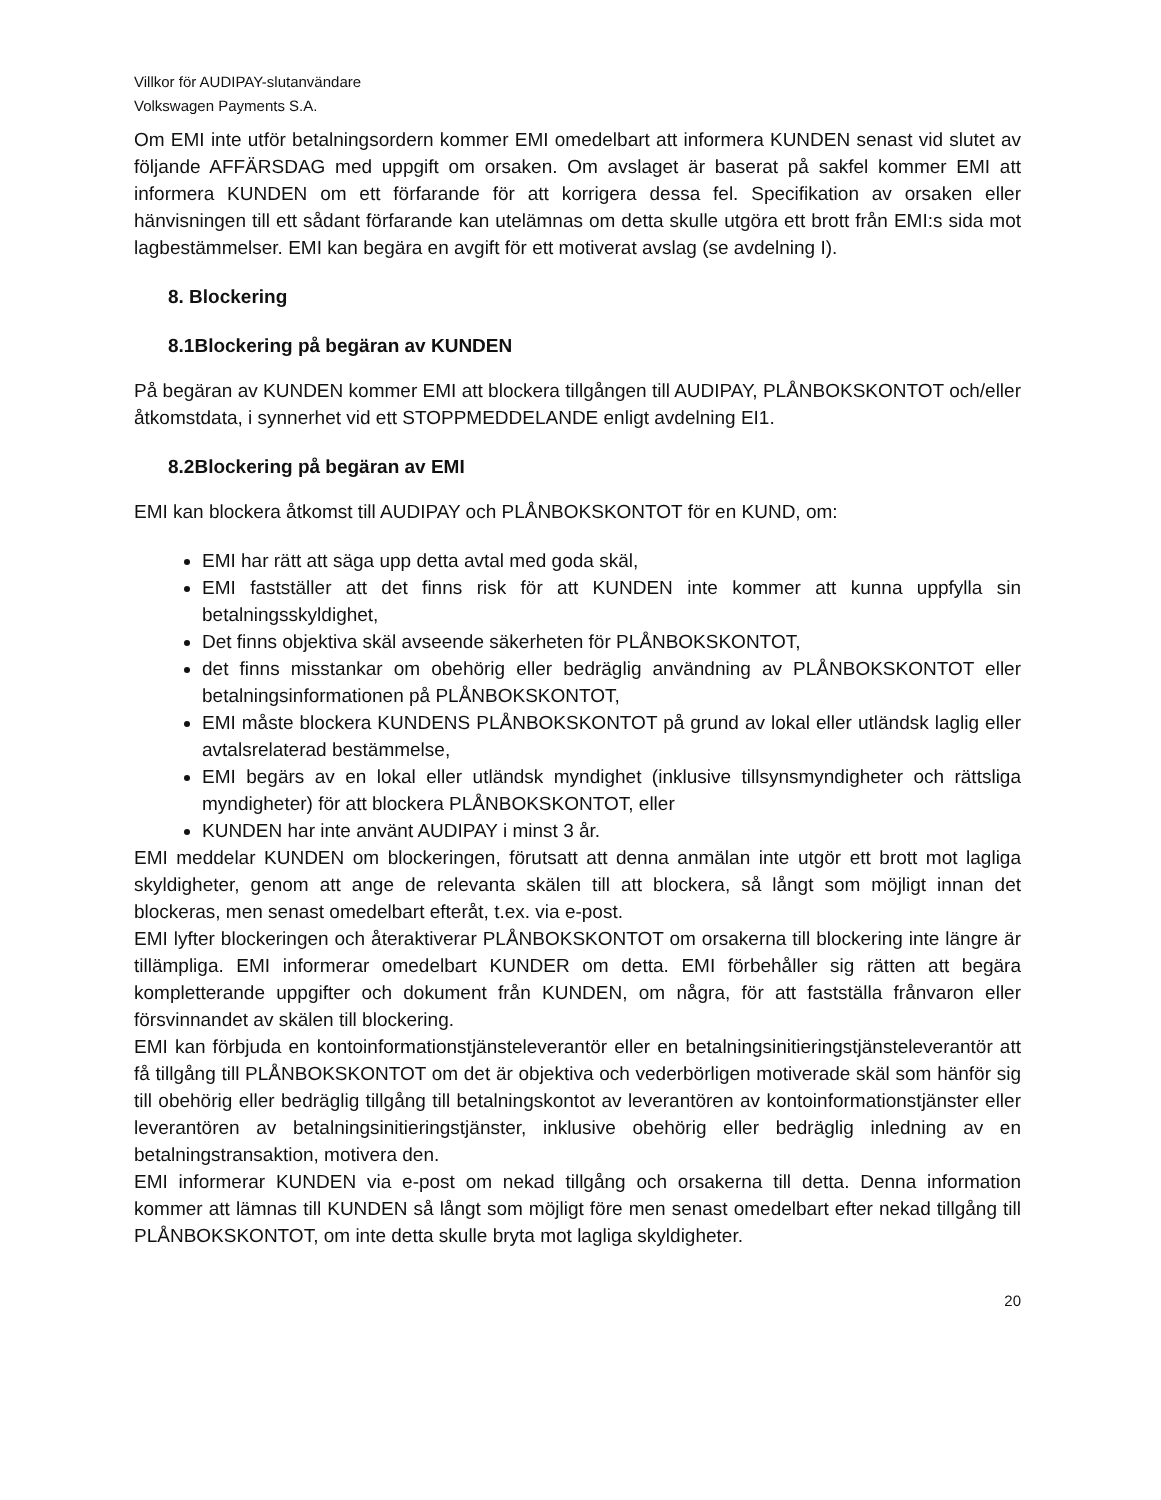Villkor för AUDIPAY-slutanvändare
Volkswagen Payments S.A.
Om EMI inte utför betalningsordern kommer EMI omedelbart att informera KUNDEN senast vid slutet av följande AFFÄRSDAG med uppgift om orsaken. Om avslaget är baserat på sakfel kommer EMI att informera KUNDEN om ett förfarande för att korrigera dessa fel. Specifikation av orsaken eller hänvisningen till ett sådant förfarande kan utelämnas om detta skulle utgöra ett brott från EMI:s sida mot lagbestämmelser. EMI kan begära en avgift för ett motiverat avslag (se avdelning I).
8. Blockering
8.1Blockering på begäran av KUNDEN
På begäran av KUNDEN kommer EMI att blockera tillgången till AUDIPAY, PLÅNBOKSKONTOT och/eller åtkomstdata, i synnerhet vid ett STOPPMEDDELANDE enligt avdelning EI1.
8.2Blockering på begäran av EMI
EMI kan blockera åtkomst till AUDIPAY och PLÅNBOKSKONTOT för en KUND, om:
EMI har rätt att säga upp detta avtal med goda skäl,
EMI fastställer att det finns risk för att KUNDEN inte kommer att kunna uppfylla sin betalningsskyldighet,
Det finns objektiva skäl avseende säkerheten för PLÅNBOKSKONTOT,
det finns misstankar om obehörig eller bedräglig användning av PLÅNBOKSKONTOT eller betalningsinformationen på PLÅNBOKSKONTOT,
EMI måste blockera KUNDENS PLÅNBOKSKONTOT på grund av lokal eller utländsk laglig eller avtalsrelaterad bestämmelse,
EMI begärs av en lokal eller utländsk myndighet (inklusive tillsynsmyndigheter och rättsliga myndigheter) för att blockera PLÅNBOKSKONTOT, eller
KUNDEN har inte använt AUDIPAY i minst 3 år.
EMI meddelar KUNDEN om blockeringen, förutsatt att denna anmälan inte utgör ett brott mot lagliga skyldigheter, genom att ange de relevanta skälen till att blockera, så långt som möjligt innan det blockeras, men senast omedelbart efteråt, t.ex. via e-post.
EMI lyfter blockeringen och återaktiverar PLÅNBOKSKONTOT om orsakerna till blockering inte längre är tillämpliga. EMI informerar omedelbart KUNDER om detta. EMI förbehåller sig rätten att begära kompletterande uppgifter och dokument från KUNDEN, om några, för att fastställa frånvaron eller försvinnandet av skälen till blockering.
EMI kan förbjuda en kontoinformationstjänsteleverantör eller en betalningsinitieringstjänsteleverantör att få tillgång till PLÅNBOKSKONTOT om det är objektiva och vederbörligen motiverade skäl som hänför sig till obehörig eller bedräglig tillgång till betalningskontot av leverantören av kontoinformationstjänster eller leverantören av betalningsinitieringstjänster, inklusive obehörig eller bedräglig inledning av en betalningstransaktion, motivera den.
EMI informerar KUNDEN via e-post om nekad tillgång och orsakerna till detta. Denna information kommer att lämnas till KUNDEN så långt som möjligt före men senast omedelbart efter nekad tillgång till PLÅNBOKSKONTOT, om inte detta skulle bryta mot lagliga skyldigheter.
20